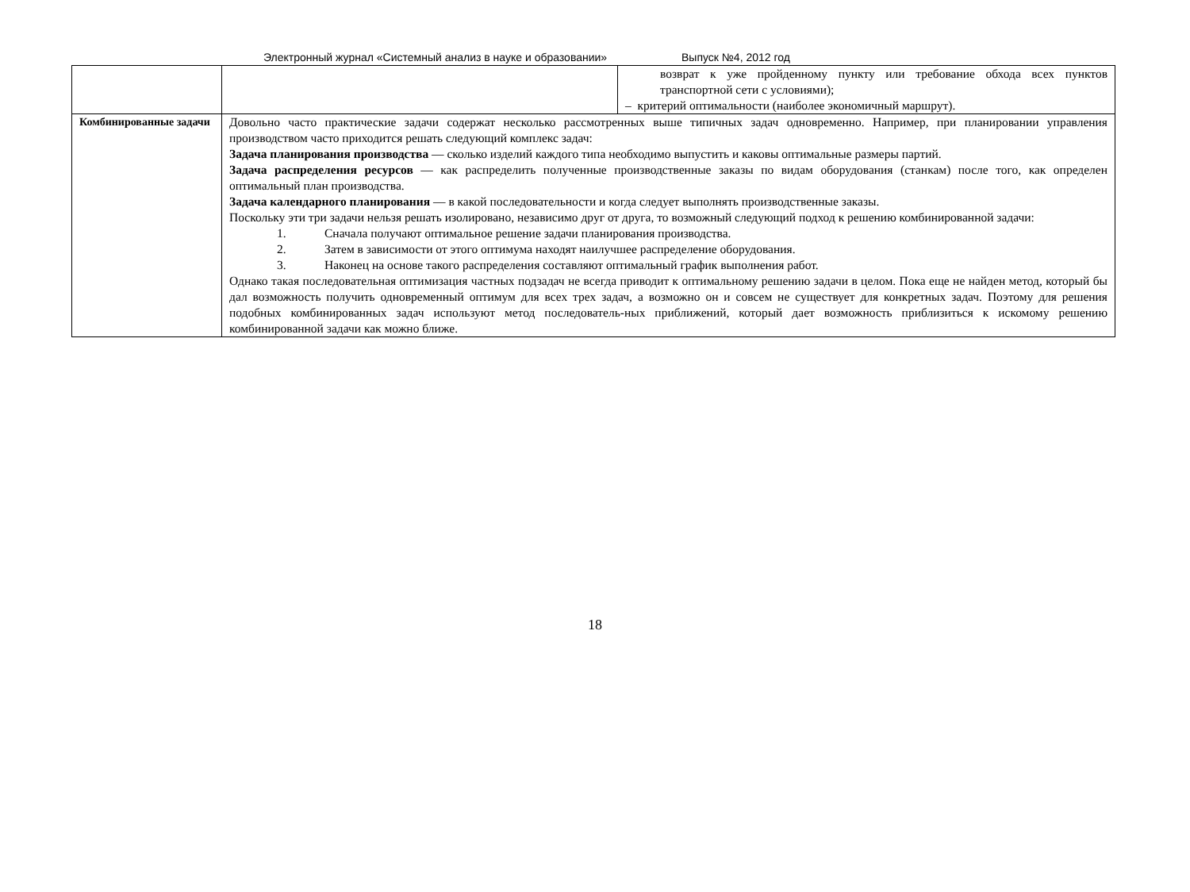Электронный журнал «Системный анализ в науке и образовании» Выпуск №4, 2012 год
| | | возврат к уже пройденному пункту или требование обхода всех пунктов транспортной сети с условиями); – критерий оптимальности (наиболее экономичный маршрут). |
| Комбинированные задачи | Довольно часто практические задачи содержат несколько рассмотренных выше типичных задач одновременно. Например, при планировании управления производством часто приходится решать следующий комплекс задач: Задача планирования производства — сколько изделий каждого типа необходимо выпустить и каковы оптимальные размеры партий. Задача распределения ресурсов — как распределить полученные производственные заказы по видам оборудования (станкам) после того, как определен оптимальный план производства. Задача календарного планирования — в какой последовательности и когда следует выполнять производственные заказы. Поскольку эти три задачи нельзя решать изолировано, независимо друг от друга, то возможный следующий подход к решению комбинированной задачи: 1. Сначала получают оптимальное решение задачи планирования производства. 2. Затем в зависимости от этого оптимума находят наилучшее распределение оборудования. 3. Наконец на основе такого распределения составляют оптимальный график выполнения работ. Однако такая последовательная оптимизация частных подзадач не всегда приводит к оптимальному решению задачи в целом. Пока еще не найден метод, который бы дал возможность получить одновременный оптимум для всех трех задач, а возможно он и совсем не существует для конкретных задач. Поэтому для решения подобных комбинированных задач используют метод последователь-ных приближений, который дает возможность приблизиться к искомому решению комбинированной задачи как можно ближе. | |
18